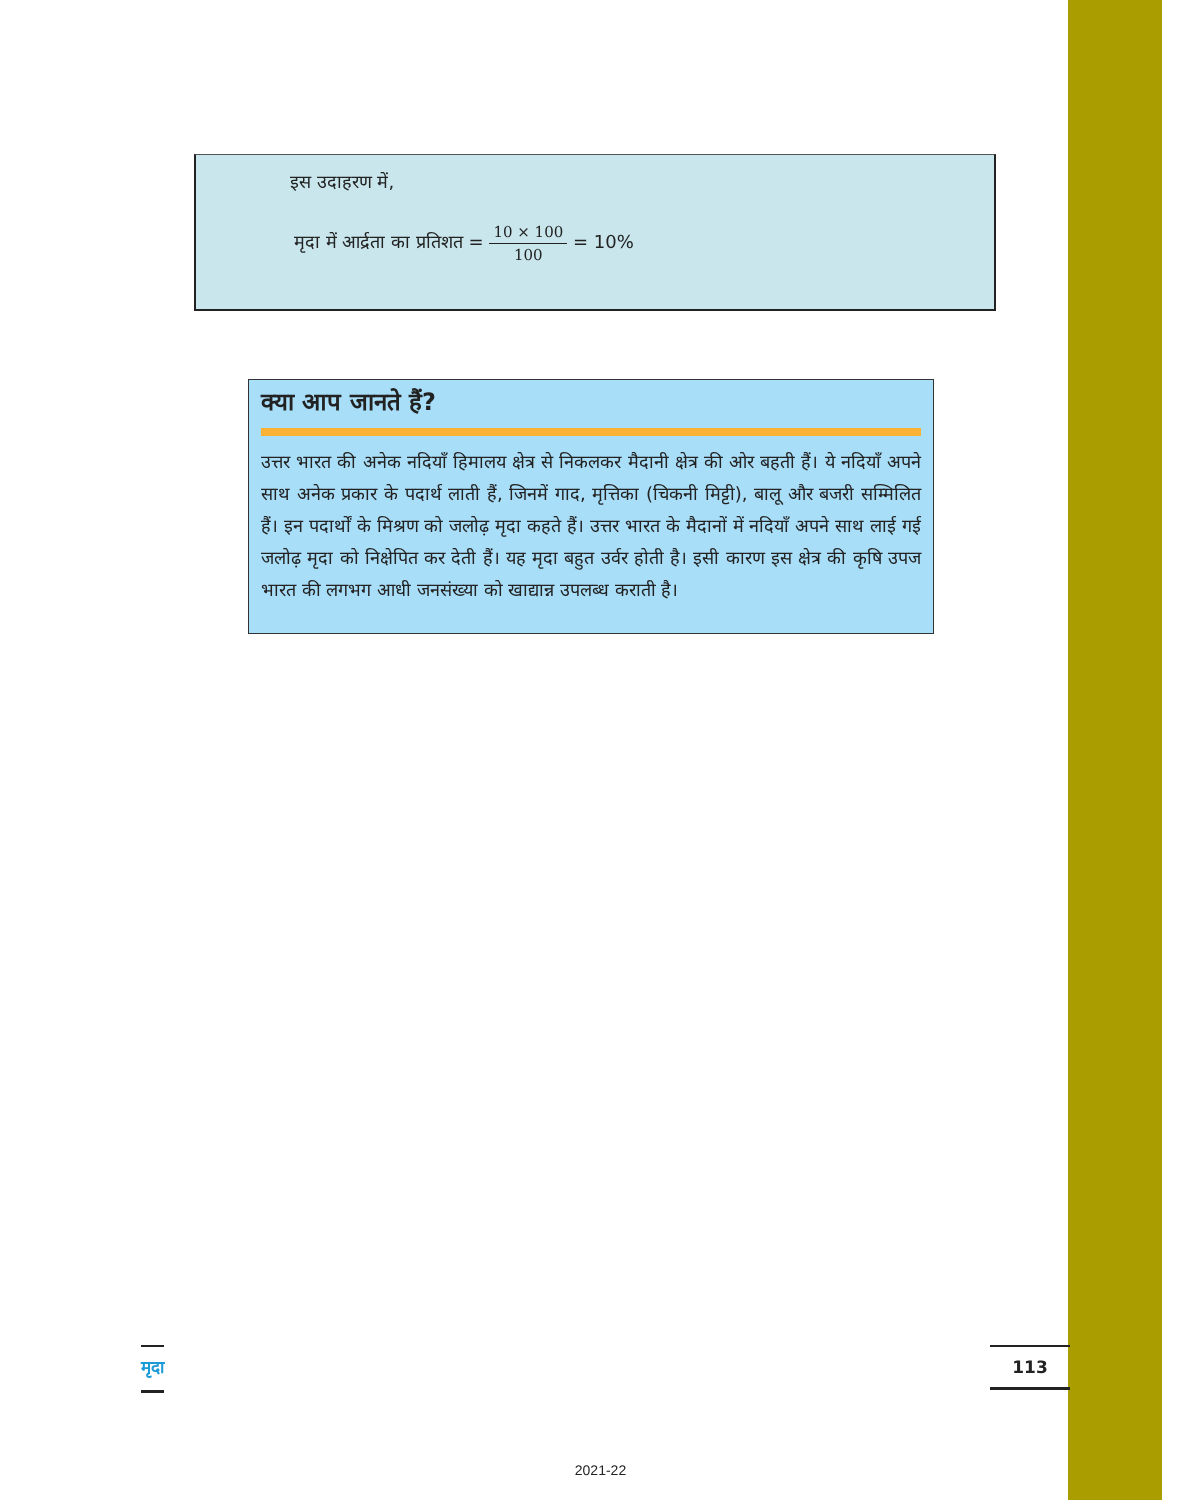इस उदाहरण में,
मृदा में आर्द्रता का प्रतिशत = 10 × 100 100 = 10%
क्या आप जानते हैं?
उत्तर भारत की अनेक नदियाँ हिमालय क्षेत्र से निकलकर मैदानी क्षेत्र की ओर बहती हैं। ये नदियाँ अपने साथ अनेक प्रकार के पदार्थ लाती हैं, जिनमें गाद, मृत्तिका (चिकनी मिट्टी), बालू और बजरी सम्मिलित हैं। इन पदार्थों के मिश्रण को जलोढ़ मृदा कहते हैं। उत्तर भारत के मैदानों में नदियाँ अपने साथ लाई गई जलोढ़ मृदा को निक्षेपित कर देती हैं। यह मृदा बहुत उर्वर होती है। इसी कारण इस क्षेत्र की कृषि उपज भारत की लगभग आधी जनसंख्या को खाद्यान्न उपलब्ध कराती है।
मृदा 113
2021-22